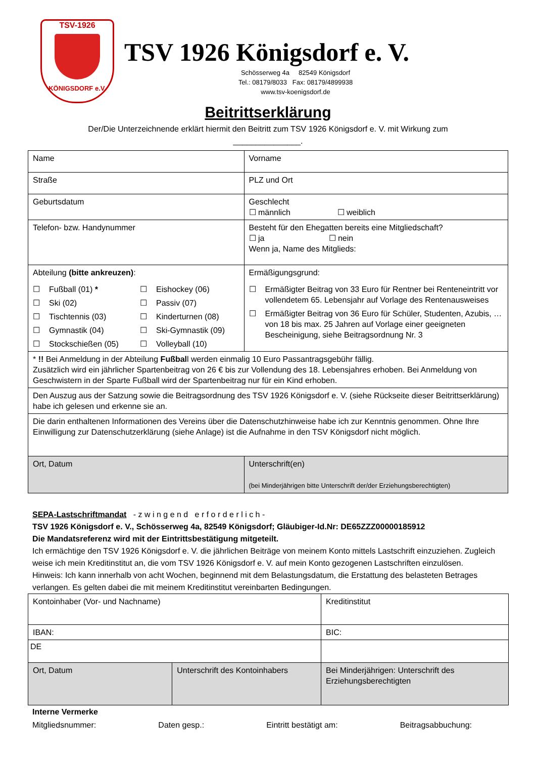TSV-1926
KÖNIGSDORF e.V.
TSV 1926 Königsdorf e. V.
Schösserweg 4a 82549 Königsdorf
Tel.: 08179/8033 Fax: 08179/4899938
www.tsv-koenigsdorf.de
Beitrittserklärung
Der/Die Unterzeichnende erklärt hiermit den Beitritt zum TSV 1926 Königsdorf e. V. mit Wirkung zum
_______________.
| Name | Vorname |
| Straße | PLZ und Ort |
| Geburtsdatum | Geschlecht ☐ männlich ☐ weiblich |
| Telefon- bzw. Handynummer | Besteht für den Ehegatten bereits eine Mitgliedschaft? ☐ ja ☐ nein Wenn ja, Name des Mitglieds: |
| Abteilung (bitte ankreuzen) : ☐ Fußball (01) * ☐ Eishockey (06) ☐ Ski (02) ☐ Passiv (07) ☐ Tischtennis (03) ☐ Kinderturnen (08) ☐ Gymnastik (04) ☐ Ski-Gymnastik (09) ☐ Stockschießen (05) ☐ Volleyball (10) | Ermäßigungsgrund: ☐ Ermäßigter Beitrag von 33 Euro für Rentner bei Renteneintritt vor vollendetem 65. Lebensjahr auf Vorlage des Rentenausweises ☐ Ermäßigter Beitrag von 36 Euro für Schüler, Studenten, Azubis, … von 18 bis max. 25 Jahren auf Vorlage einer geeigneten Bescheinigung, siehe Beitragsordnung Nr. 3 |
| * !! Bei Anmeldung in der Abteilung Fußbal l werden einmalig 10 Euro Passantragsgebühr fällig. Zusätzlich wird ein jährlicher Spartenbeitrag von 26 € bis zur Vollendung des 18. Lebensjahres erhoben. Bei Anmeldung von Geschwistern in der Sparte Fußball wird der Spartenbeitrag nur für ein Kind erhoben. | |
| Den Auszug aus der Satzung sowie die Beitragsordnung des TSV 1926 Königsdorf e. V. (siehe Rückseite dieser Beitrittserklärung) habe ich gelesen und erkenne sie an. | |
| Die darin enthaltenen Informationen des Vereins über die Datenschutzhinweise habe ich zur Kenntnis genommen. Ohne Ihre Einwilligung zur Datenschutzerklärung (siehe Anlage) ist die Aufnahme in den TSV Königsdorf nicht möglich. | |
| Ort, Datum | Unterschrift(en) (bei Minderjährigen bitte Unterschrift der/der Erziehungsberechtigten) |
SEPA-Lastschriftmandat - z w i n g e n d e r f o r d e r l i c h -
TSV 1926 Königsdorf e. V., Schösserweg 4a, 82549 Königsdorf; Gläubiger-Id.Nr: DE65ZZZ00000185912
Die Mandatsreferenz wird mit der Eintrittsbestätigung mitgeteilt.
Ich ermächtige den TSV 1926 Königsdorf e. V. die jährlichen Beiträge von meinem Konto mittels Lastschrift einzuziehen. Zugleich weise ich mein Kreditinstitut an, die vom TSV 1926 Königsdorf e. V. auf mein Konto gezogenen Lastschriften einzulösen.
Hinweis: Ich kann innerhalb von acht Wochen, beginnend mit dem Belastungsdatum, die Erstattung des belasteten Betrages verlangen. Es gelten dabei die mit meinem Kreditinstitut vereinbarten Bedingungen.
| Kontoinhaber (Vor- und Nachname) | | Kreditinstitut |
| IBAN: | | BIC: |
| DE | | |
| Ort, Datum | Unterschrift des Kontoinhabers | Bei Minderjährigen: Unterschrift des Erziehungsberechtigten |
Interne Vermerke
Mitgliedsnummer: Daten gesp.: Eintritt bestätigt am: Beitragsabbuchung: